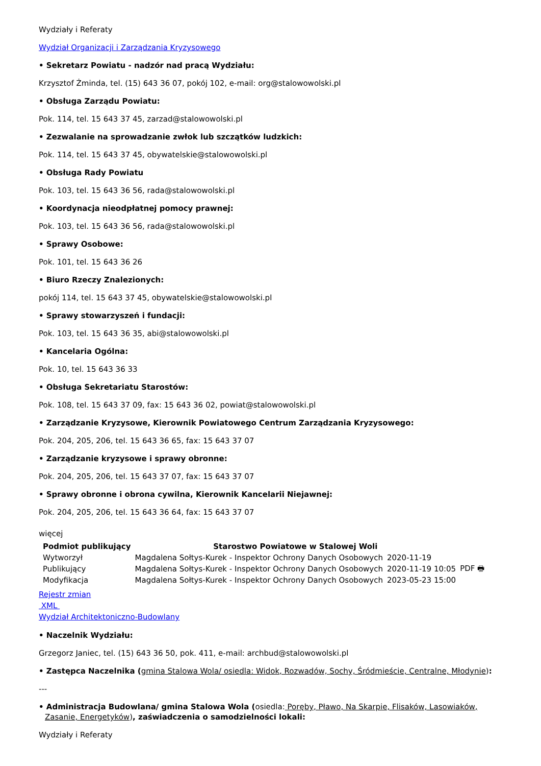Wydziały i Referaty
Wydział Organizacji i Zarządzania Kryzysowego
• Sekretarz Powiatu - nadzór nad pracą Wydziału:
Krzysztof Żminda, tel. (15) 643 36 07, pokój 102, e-mail: org@stalowowolski.pl
• Obsługa Zarządu Powiatu:
Pok. 114, tel. 15 643 37 45, zarzad@stalowowolski.pl
• Zezwalanie na sprowadzanie zwłok lub szczątków ludzkich:
Pok. 114, tel. 15 643 37 45, obywatelskie@stalowowolski.pl
• Obsługa Rady Powiatu
Pok. 103, tel. 15 643 36 56, rada@stalowowolski.pl
• Koordynacja nieodpłatnej pomocy prawnej:
Pok. 103, tel. 15 643 36 56, rada@stalowowolski.pl
• Sprawy Osobowe:
Pok. 101, tel. 15 643 36 26
• Biuro Rzeczy Znalezionych:
pokój 114, tel. 15 643 37 45, obywatelskie@stalowowolski.pl
• Sprawy stowarzyszeń i fundacji:
Pok. 103, tel. 15 643 36 35, abi@stalowowolski.pl
• Kancelaria Ogólna:
Pok. 10, tel. 15 643 36 33
• Obsługa Sekretariatu Starostów:
Pok. 108, tel. 15 643 37 09, fax: 15 643 36 02, powiat@stalowowolski.pl
• Zarządzanie Kryzysowe, Kierownik Powiatowego Centrum Zarządzania Kryzysowego:
Pok. 204, 205, 206, tel. 15 643 36 65, fax: 15 643 37 07
• Zarządzanie kryzysowe i sprawy obronne:
Pok. 204, 205, 206, tel. 15 643 37 07, fax: 15 643 37 07
• Sprawy obronne i obrona cywilna, Kierownik Kancelarii Niejawnej:
Pok. 204, 205, 206, tel. 15 643 36 64, fax: 15 643 37 07
więcej
| Podmiot publikujący | Starostwo Powiatowe w Stalowej Woli | | |
| Wytworzył | Magdalena Sołtys-Kurek - Inspektor Ochrony Danych Osobowych | 2020-11-19 | PDF 🖶 |
| Publikujący | Magdalena Sołtys-Kurek - Inspektor Ochrony Danych Osobowych | 2020-11-19 10:05 | |
| Modyfikacja | Magdalena Sołtys-Kurek - Inspektor Ochrony Danych Osobowych | 2023-05-23 15:00 | |
Rejestr zmian
XML
Wydział Architektoniczno-Budowlany
• Naczelnik Wydziału:
Grzegorz Janiec, tel. (15) 643 36 50, pok. 411, e-mail: archbud@stalowowolski.pl
• Zastępca Naczelnika (gmina Stalowa Wola/ osiedla: Widok, Rozwadów, Sochy, Śródmieście, Centralne, Młodynie):
---
• Administracja Budowlana/ gmina Stalowa Wola (osiedla: Poręby, Pławo, Na Skarpie, Flisaków, Lasowiaków, Zasanie, Energetyków), zaświadczenia o samodzielności lokali:
Wydziały i Referaty